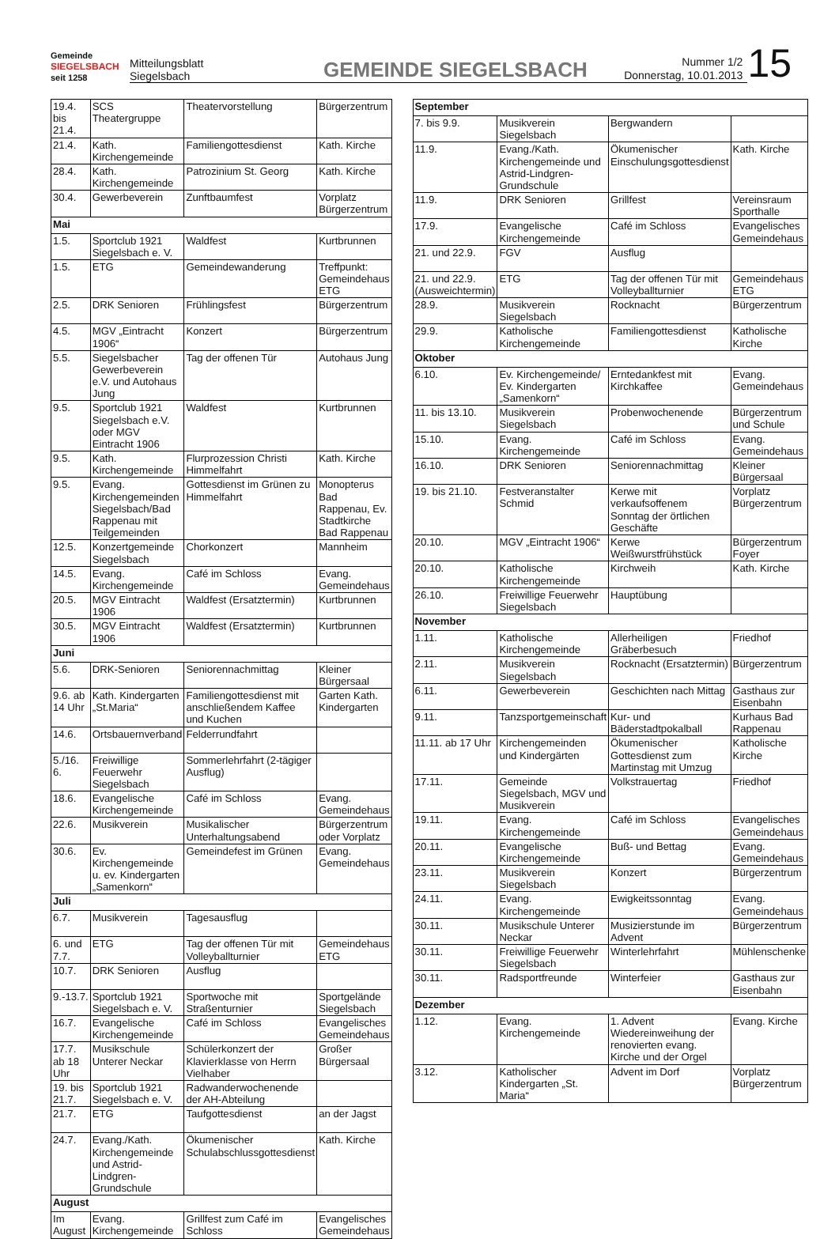Gemeinde
SIEGELSBACH
seit 1258
Mitteilungsblatt
Siegelsbach
GEMEINDE SIEGELSBACH
Nummer 1/2
Donnerstag, 10.01.2013
15
| 19.4. bis 21.4. | SCS Theatergruppe | Theatervorstellung | Bürgerzentrum |
| 21.4. | Kath. Kirchengemeinde | Familiengottesdienst | Kath. Kirche |
| 28.4. | Kath. Kirchengemeinde | Patrozinium St. Georg | Kath. Kirche |
| 30.4. | Gewerbeverein | Zunftbaumfest | Vorplatz Bürgerzentrum |
| Mai | | | |
| 1.5. | Sportclub 1921 Siegelsbach e. V. | Waldfest | Kurtbrunnen |
| 1.5. | ETG | Gemeindewanderung | Treffpunkt: Gemeindehaus ETG |
| 2.5. | DRK Senioren | Frühlingsfest | Bürgerzentrum |
| 4.5. | MGV „Eintracht 1906“ | Konzert | Bürgerzentrum |
| 5.5. | Siegelsbacher Gewerbeverein e.V. und Autohaus Jung | Tag der offenen Tür | Autohaus Jung |
| 9.5. | Sportclub 1921 Siegelsbach e.V. oder MGV Eintracht 1906 | Waldfest | Kurtbrunnen |
| 9.5. | Kath. Kirchengemeinde | Flurprozession Christi Himmelfahrt | Kath. Kirche |
| 9.5. | Evang. Kirchengemeinden Siegelsbach/Bad Rappenau mit Teilgemeinden | Gottesdienst im Grünen zu Himmelfahrt | Monopterus Bad Rappenau, Ev. Stadtkirche Bad Rappenau |
| 12.5. | Konzertgemeinde Siegelsbach | Chorkonzert | Mannheim |
| 14.5. | Evang. Kirchengemeinde | Café im Schloss | Evang. Gemeindehaus |
| 20.5. | MGV Eintracht 1906 | Waldfest (Ersatztermin) | Kurtbrunnen |
| 30.5. | MGV Eintracht 1906 | Waldfest (Ersatztermin) | Kurtbrunnen |
| Juni | | | |
| 5.6. | DRK-Senioren | Seniorennachmittag | Kleiner Bürgersaal |
| 9.6. ab 14 Uhr | Kath. Kindergarten „St.Maria“ | Familiengottesdienst mit anschließendem Kaffee und Kuchen | Garten Kath. Kindergarten |
| 14.6. | Ortsbauernverband | Felderrundfahrt | |
| 5./16. 6. | Freiwillige Feuerwehr Siegelsbach | Sommerlehrfahrt (2-tägiger Ausflug) | |
| 18.6. | Evangelische Kirchengemeinde | Café im Schloss | Evang. Gemeindehaus |
| 22.6. | Musikverein | Musikalischer Unterhaltungsabend | Bürgerzentrum oder Vorplatz |
| 30.6. | Ev. Kirchengemeinde u. ev. Kindergarten „Samenkorn“ | Gemeindefest im Grünen | Evang. Gemeindehaus |
| Juli | | | |
| 6.7. | Musikverein | Tagesausflug | |
| 6. und 7.7. | ETG | Tag der offenen Tür mit Volleyballturnier | Gemeindehaus ETG |
| 10.7. | DRK Senioren | Ausflug | |
| 9.-13.7. | Sportclub 1921 Siegelsbach e. V. | Sportwoche mit Straßenturnier | Sportgelände Siegelsbach |
| 16.7. | Evangelische Kirchengemeinde | Café im Schloss | Evangelisches Gemeindehaus |
| 17.7. ab 18 Uhr | Musikschule Unterer Neckar | Schülerkonzert der Klavierklasse von Herrn Vielhaber | Großer Bürgersaal |
| 19. bis 21.7. | Sportclub 1921 Siegelsbach e. V. | Radwanderwochenende der AH-Abteilung | |
| 21.7. | ETG | Taufgottesdienst | an der Jagst |
| 24.7. | Evang./Kath. Kirchengemeinde und Astrid-Lindgren-Grundschule | Ökumenischer Schulabschlussgottesdienst | Kath. Kirche |
| August | | | |
| Im August | Evang. Kirchengemeinde | Grillfest zum Café im Schloss | Evangelisches Gemeindehaus |
| September | | | |
| 7. bis 9.9. | Musikverein Siegelsbach | Bergwandern | |
| 11.9. | Evang./Kath. Kirchengemeinde und Astrid-Lindgren-Grundschule | Ökumenischer Einschulungsgottesdienst | Kath. Kirche |
| 11.9. | DRK Senioren | Grillfest | Vereinsraum Sporthalle |
| 17.9. | Evangelische Kirchengemeinde | Café im Schloss | Evangelisches Gemeindehaus |
| 21. und 22.9. | FGV | Ausflug | |
| 21. und 22.9. (Ausweichtermin) | ETG | Tag der offenen Tür mit Volleyballturnier | Gemeindehaus ETG |
| 28.9. | Musikverein Siegelsbach | Rocknacht | Bürgerzentrum |
| 29.9. | Katholische Kirchengemeinde | Familiengottesdienst | Katholische Kirche |
| Oktober | | | |
| 6.10. | Ev. Kirchengemeinde/ Ev. Kindergarten „Samenkorn“ | Erntedankfest mit Kirchkaffee | Evang. Gemeindehaus |
| 11. bis 13.10. | Musikverein Siegelsbach | Probenwochenende | Bürgerzentrum und Schule |
| 15.10. | Evang. Kirchengemeinde | Café im Schloss | Evang. Gemeindehaus |
| 16.10. | DRK Senioren | Seniorennachmittag | Kleiner Bürgersaal |
| 19. bis 21.10. | Festveranstalter Schmid | Kerwe mit verkaufsoffenem Sonntag der örtlichen Geschäfte | Vorplatz Bürgerzentrum |
| 20.10. | MGV „Eintracht 1906“ | Kerwe Weißwurstfrühstück | Bürgerzentrum Foyer |
| 20.10. | Katholische Kirchengemeinde | Kirchweih | Kath. Kirche |
| 26.10. | Freiwillige Feuerwehr Siegelsbach | Hauptübung | |
| November | | | |
| 1.11. | Katholische Kirchengemeinde | Allerheiligen Gräberbesuch | Friedhof |
| 2.11. | Musikverein Siegelsbach | Rocknacht (Ersatztermin) | Bürgerzentrum |
| 6.11. | Gewerbeverein | Geschichten nach Mittag | Gasthaus zur Eisenbahn |
| 9.11. | Tanzsportgemeinschaft | Kur- und Bäderstadtpokalball | Kurhaus Bad Rappenau |
| 11.11. ab 17 Uhr | Kirchengemeinden und Kindergärten | Ökumenischer Gottesdienst zum Martinstag mit Umzug | Katholische Kirche |
| 17.11. | Gemeinde Siegelsbach, MGV und Musikverein | Volkstrauertag | Friedhof |
| 19.11. | Evang. Kirchengemeinde | Café im Schloss | Evangelisches Gemeindehaus |
| 20.11. | Evangelische Kirchengemeinde | Buß- und Bettag | Evang. Gemeindehaus |
| 23.11. | Musikverein Siegelsbach | Konzert | Bürgerzentrum |
| 24.11. | Evang. Kirchengemeinde | Ewigkeitssonntag | Evang. Gemeindehaus |
| 30.11. | Musikschule Unterer Neckar | Musizierstunde im Advent | Bürgerzentrum |
| 30.11. | Freiwillige Feuerwehr Siegelsbach | Winterlehrfahrt | Mühlenschenke |
| 30.11. | Radsportfreunde | Winterfeier | Gasthaus zur Eisenbahn |
| Dezember | | | |
| 1.12. | Evang. Kirchengemeinde | 1. Advent Wiedereinweihung der renovierten evang. Kirche und der Orgel | Evang. Kirche |
| 3.12. | Katholischer Kindergarten „St. Maria“ | Advent im Dorf | Vorplatz Bürgerzentrum |